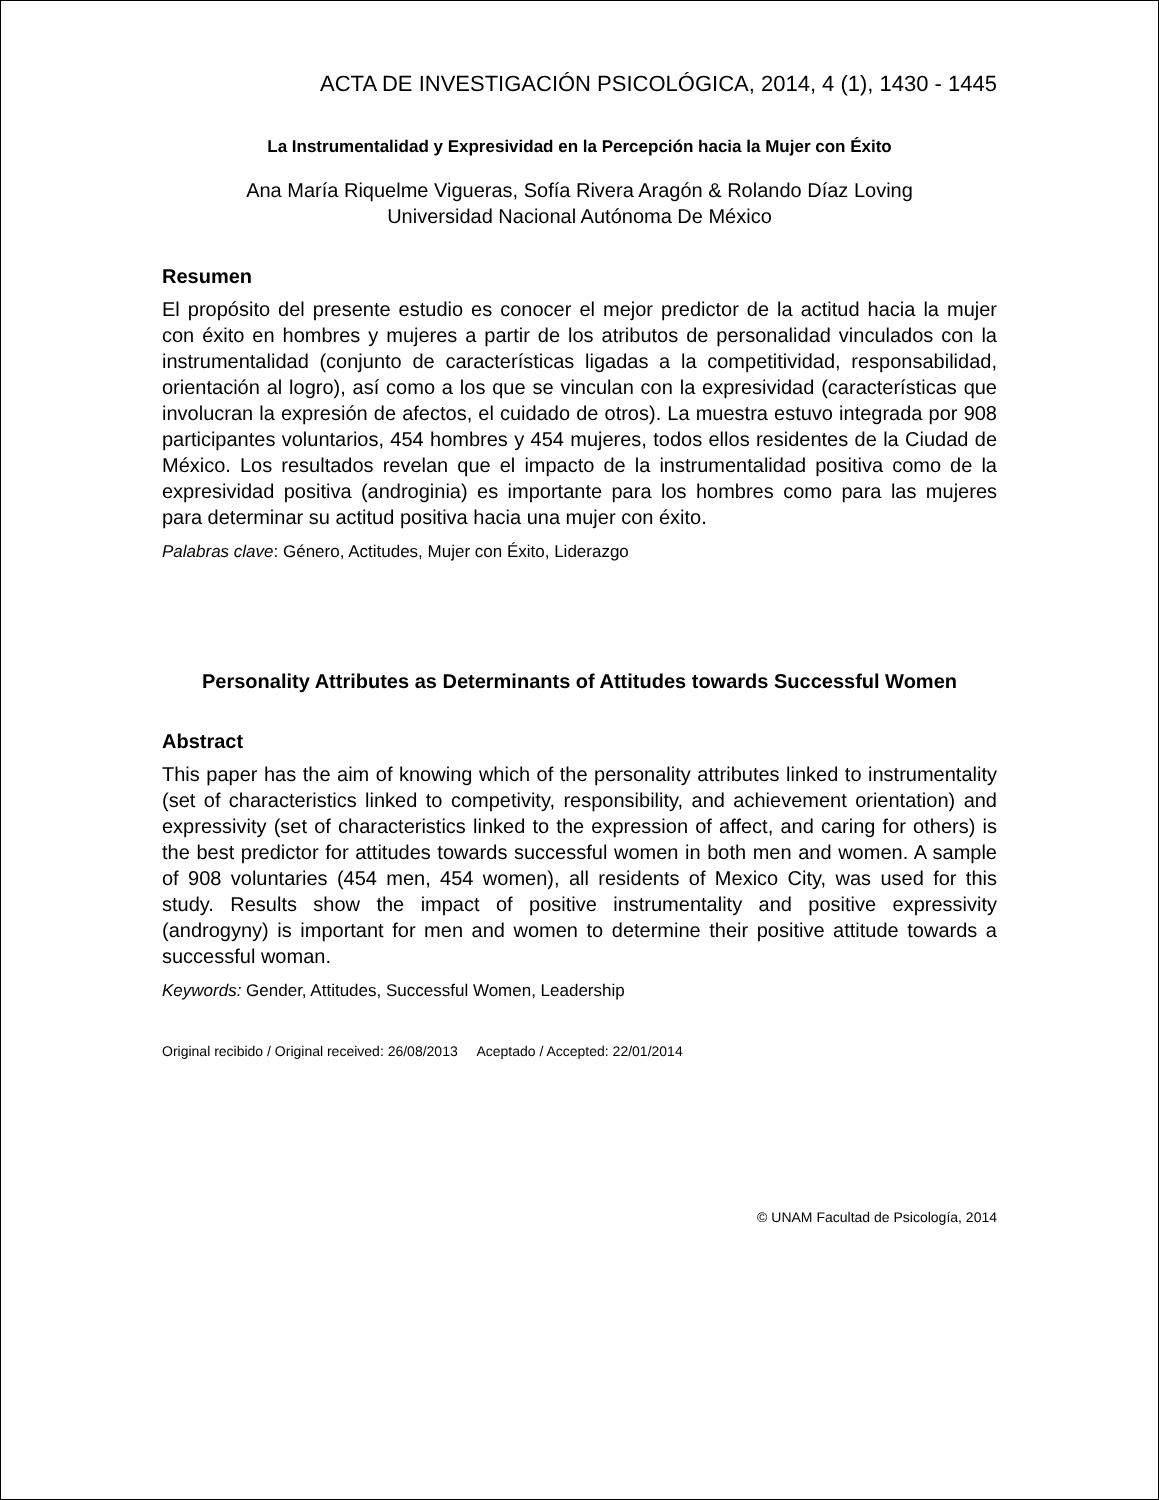ACTA DE INVESTIGACIÓN PSICOLÓGICA, 2014, 4 (1), 1430 - 1445
La Instrumentalidad y Expresividad en la Percepción hacia la Mujer con Éxito
Ana María Riquelme Vigueras, Sofía Rivera Aragón & Rolando Díaz Loving
Universidad Nacional Autónoma De México
Resumen
El propósito del presente estudio es conocer el mejor predictor de la actitud hacia la mujer con éxito en hombres y mujeres a partir de los atributos de personalidad vinculados con la instrumentalidad (conjunto de características ligadas a la competitividad, responsabilidad, orientación al logro), así como a los que se vinculan con la expresividad (características que involucran la expresión de afectos, el cuidado de otros). La muestra estuvo integrada por 908 participantes voluntarios, 454 hombres y 454 mujeres, todos ellos residentes de la Ciudad de México. Los resultados revelan que el impacto de la instrumentalidad positiva como de la expresividad positiva (androginia) es importante para los hombres como para las mujeres para determinar su actitud positiva hacia una mujer con éxito.
Palabras clave: Género, Actitudes, Mujer con Éxito, Liderazgo
Personality Attributes as Determinants of Attitudes towards Successful Women
Abstract
This paper has the aim of knowing which of the personality attributes linked to instrumentality (set of characteristics linked to competivity, responsibility, and achievement orientation) and expressivity (set of characteristics linked to the expression of affect, and caring for others) is the best predictor for attitudes towards successful women in both men and women. A sample of 908 voluntaries (454 men, 454 women), all residents of Mexico City, was used for this study. Results show the impact of positive instrumentality and positive expressivity (androgyny) is important for men and women to determine their positive attitude towards a successful woman.
Keywords: Gender, Attitudes, Successful Women, Leadership
Original recibido / Original received: 26/08/2013 Aceptado / Accepted: 22/01/2014
© UNAM Facultad de Psicología, 2014